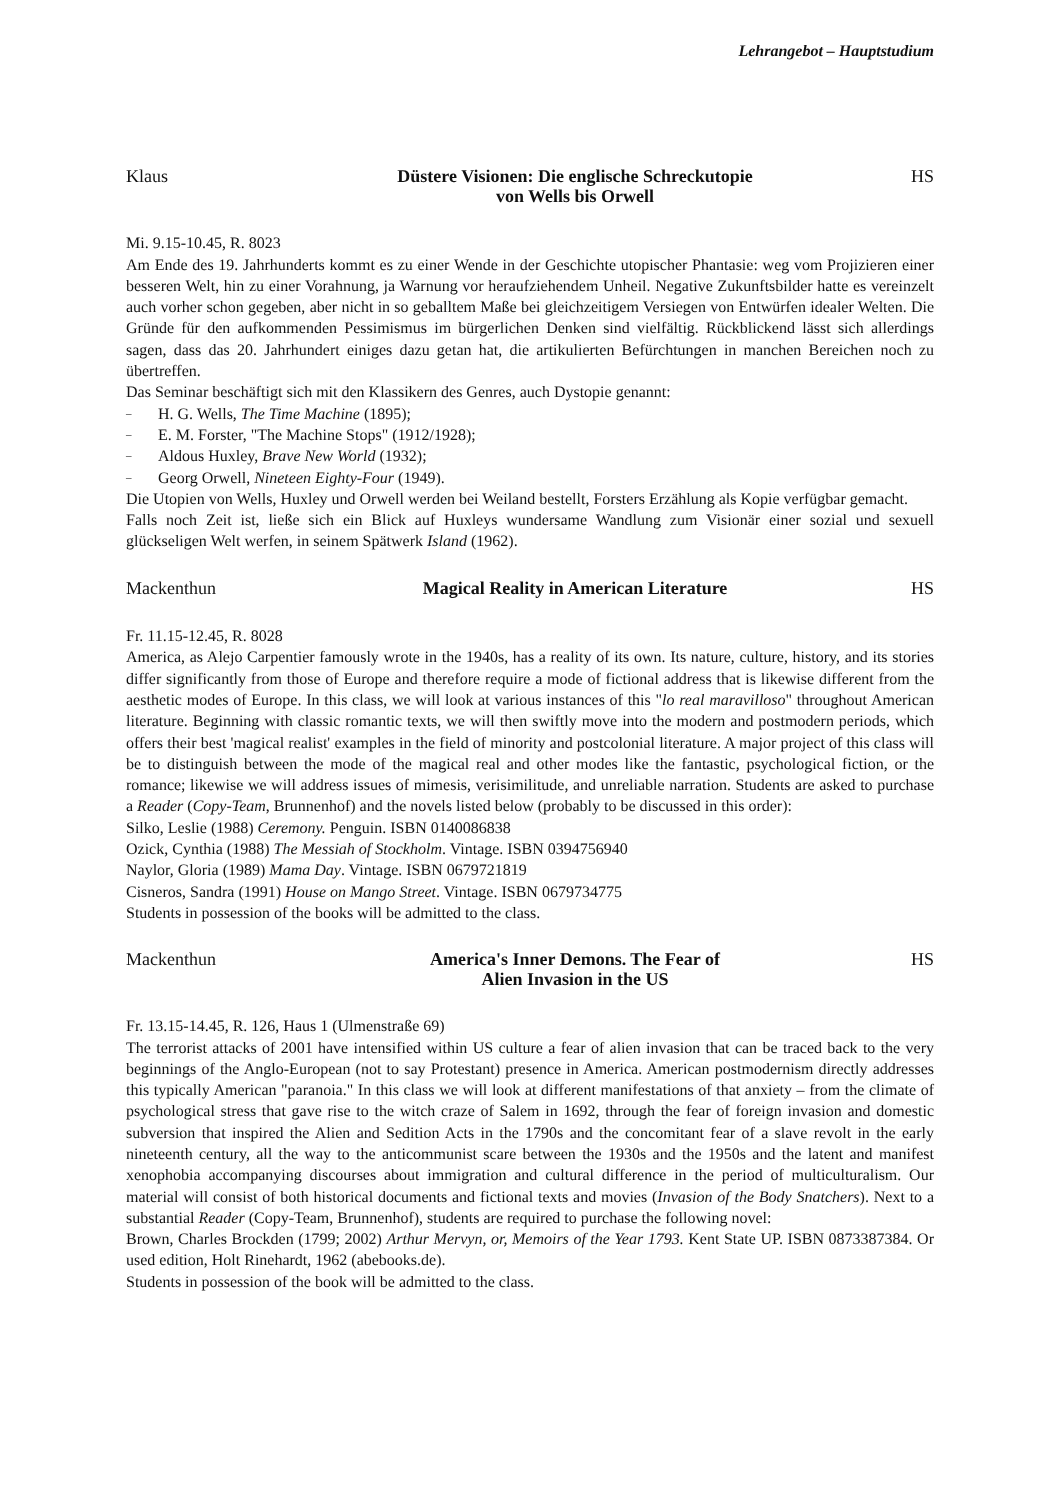Lehrangebot – Hauptstudium
Klaus
Düstere Visionen: Die englische Schreckutopie
von Wells bis Orwell
HS
Mi. 9.15-10.45, R. 8023
Am Ende des 19. Jahrhunderts kommt es zu einer Wende in der Geschichte utopischer Phantasie: weg vom Projizieren einer besseren Welt, hin zu einer Vorahnung, ja Warnung vor heraufziehendem Unheil. Negative Zukunftsbilder hatte es vereinzelt auch vorher schon gegeben, aber nicht in so geballtem Maße bei gleichzeitigem Versiegen von Entwürfen idealer Welten. Die Gründe für den aufkommenden Pessimismus im bürgerlichen Denken sind vielfältig. Rückblickend lässt sich allerdings sagen, dass das 20. Jahrhundert einiges dazu getan hat, die artikulierten Befürchtungen in manchen Bereichen noch zu übertreffen.
Das Seminar beschäftigt sich mit den Klassikern des Genres, auch Dystopie genannt:
– H. G. Wells, The Time Machine (1895);
– E. M. Forster, "The Machine Stops" (1912/1928);
– Aldous Huxley, Brave New World (1932);
– Georg Orwell, Nineteen Eighty-Four (1949).
Die Utopien von Wells, Huxley und Orwell werden bei Weiland bestellt, Forsters Erzählung als Kopie verfügbar gemacht.
Falls noch Zeit ist, ließe sich ein Blick auf Huxleys wundersame Wandlung zum Visionär einer sozial und sexuell glückseligen Welt werfen, in seinem Spätwerk Island (1962).
Mackenthun
Magical Reality in American Literature
HS
Fr. 11.15-12.45, R. 8028
America, as Alejo Carpentier famously wrote in the 1940s, has a reality of its own. Its nature, culture, history, and its stories differ significantly from those of Europe and therefore require a mode of fictional address that is likewise different from the aesthetic modes of Europe. In this class, we will look at various instances of this "lo real maravilloso" throughout American literature. Beginning with classic romantic texts, we will then swiftly move into the modern and postmodern periods, which offers their best 'magical realist' examples in the field of minority and postcolonial literature. A major project of this class will be to distinguish between the mode of the magical real and other modes like the fantastic, psychological fiction, or the romance; likewise we will address issues of mimesis, verisimilitude, and unreliable narration. Students are asked to purchase a Reader (Copy-Team, Brunnenhof) and the novels listed below (probably to be discussed in this order):
Silko, Leslie (1988) Ceremony. Penguin. ISBN 0140086838
Ozick, Cynthia (1988) The Messiah of Stockholm. Vintage. ISBN 0394756940
Naylor, Gloria (1989) Mama Day. Vintage. ISBN 0679721819
Cisneros, Sandra (1991) House on Mango Street. Vintage. ISBN 0679734775
Students in possession of the books will be admitted to the class.
Mackenthun
America's Inner Demons. The Fear of
Alien Invasion in the US
HS
Fr. 13.15-14.45, R. 126, Haus 1 (Ulmenstraße 69)
The terrorist attacks of 2001 have intensified within US culture a fear of alien invasion that can be traced back to the very beginnings of the Anglo-European (not to say Protestant) presence in America. American postmodernism directly addresses this typically American "paranoia." In this class we will look at different manifestations of that anxiety – from the climate of psychological stress that gave rise to the witch craze of Salem in 1692, through the fear of foreign invasion and domestic subversion that inspired the Alien and Sedition Acts in the 1790s and the concomitant fear of a slave revolt in the early nineteenth century, all the way to the anticommunist scare between the 1930s and the 1950s and the latent and manifest xenophobia accompanying discourses about immigration and cultural difference in the period of multiculturalism. Our material will consist of both historical documents and fictional texts and movies (Invasion of the Body Snatchers). Next to a substantial Reader (Copy-Team, Brunnenhof), students are required to purchase the following novel:
Brown, Charles Brockden (1799; 2002) Arthur Mervyn, or, Memoirs of the Year 1793. Kent State UP. ISBN 0873387384. Or used edition, Holt Rinehardt, 1962 (abebooks.de).
Students in possession of the book will be admitted to the class.